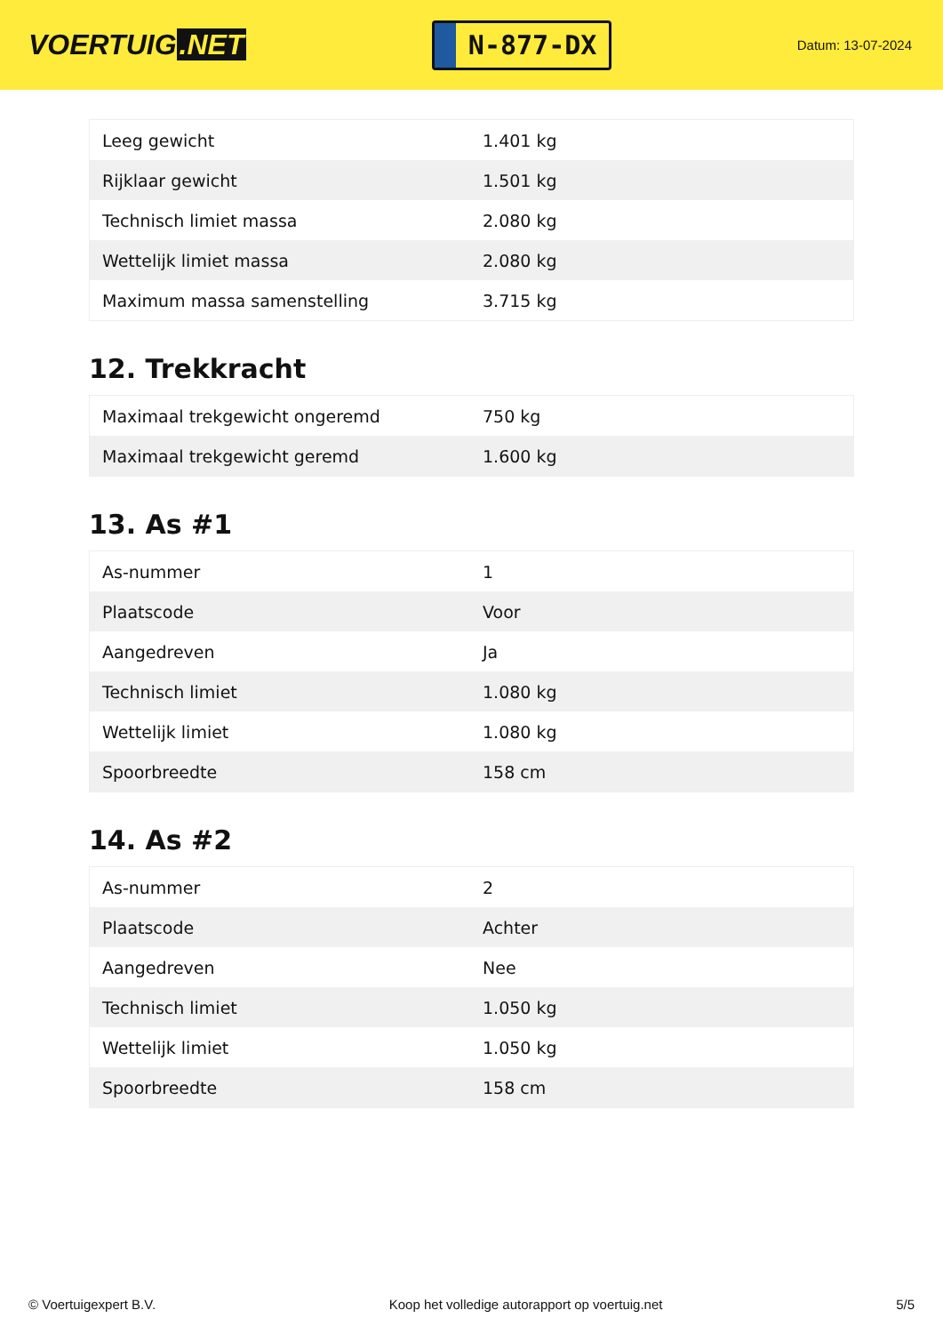VOERTUIG.NET
N-877-DX
Datum: 13-07-2024
| Leeg gewicht | 1.401 kg |
| Rijklaar gewicht | 1.501 kg |
| Technisch limiet massa | 2.080 kg |
| Wettelijk limiet massa | 2.080 kg |
| Maximum massa samenstelling | 3.715 kg |
12. Trekkracht
| Maximaal trekgewicht ongeremd | 750 kg |
| Maximaal trekgewicht geremd | 1.600 kg |
13. As #1
| As-nummer | 1 |
| Plaatscode | Voor |
| Aangedreven | Ja |
| Technisch limiet | 1.080 kg |
| Wettelijk limiet | 1.080 kg |
| Spoorbreedte | 158 cm |
14. As #2
| As-nummer | 2 |
| Plaatscode | Achter |
| Aangedreven | Nee |
| Technisch limiet | 1.050 kg |
| Wettelijk limiet | 1.050 kg |
| Spoorbreedte | 158 cm |
© Voertuigexpert B.V. Koop het volledige autorapport op voertuig.net 5/5